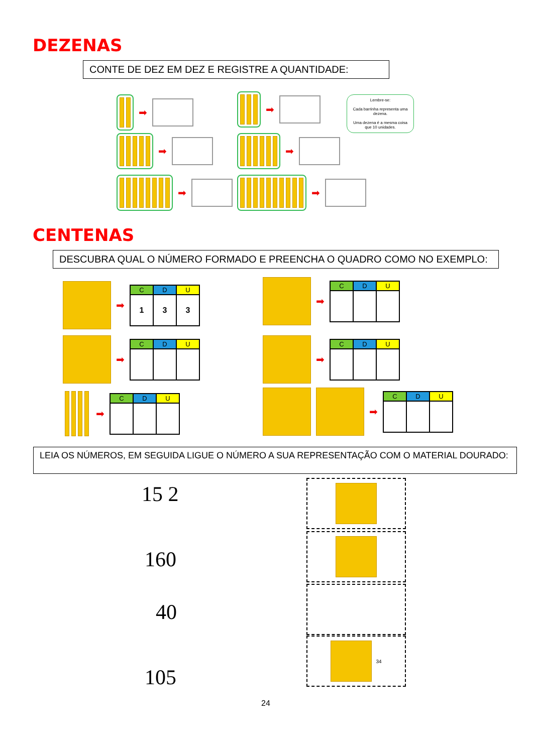DEZENAS
CONTE DE DEZ EM DEZ E REGISTRE A QUANTIDADE:
➡
➡
➡
➡
➡
➡
Lembre-se:
Cada barrinha representa uma dezena.
Uma dezena é a mesma coisa que 10 unidades.
CENTENAS
DESCUBRA QUAL O NÚMERO FORMADO E PREENCHA O QUADRO COMO NO EXEMPLO:
➡
| C | D | U |
| --- | --- | --- |
| 1 | 3 | 3 |
➡
| C | D | U |
| --- | --- | --- |
➡
| C | D | U |
| --- | --- | --- |
➡
| C | D | U |
| --- | --- | --- |
➡
| C | D | U |
| --- | --- | --- |
➡
| C | D | U |
| --- | --- | --- |
LEIA OS NÚMEROS, EM SEGUIDA LIGUE O NÚMERO A SUA REPRESENTAÇÃO COM O MATERIAL DOURADO:
15 2
160
40
105
34
24